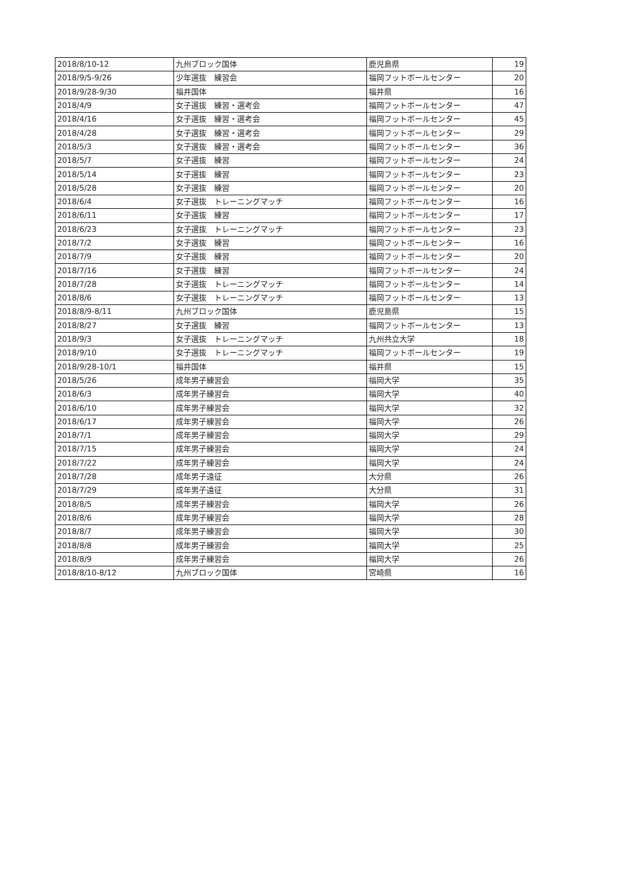| 2018/8/10-12 | 九州ブロック国体 | 鹿児島県 | 19 |
| 2018/9/5-9/26 | 少年選抜 練習会 | 福岡フットボールセンター | 20 |
| 2018/9/28-9/30 | 福井国体 | 福井県 | 16 |
| 2018/4/9 | 女子選抜 練習・選考会 | 福岡フットボールセンター | 47 |
| 2018/4/16 | 女子選抜 練習・選考会 | 福岡フットボールセンター | 45 |
| 2018/4/28 | 女子選抜 練習・選考会 | 福岡フットボールセンター | 29 |
| 2018/5/3 | 女子選抜 練習・選考会 | 福岡フットボールセンター | 36 |
| 2018/5/7 | 女子選抜 練習 | 福岡フットボールセンター | 24 |
| 2018/5/14 | 女子選抜 練習 | 福岡フットボールセンター | 23 |
| 2018/5/28 | 女子選抜 練習 | 福岡フットボールセンター | 20 |
| 2018/6/4 | 女子選抜 トレーニングマッチ | 福岡フットボールセンター | 16 |
| 2018/6/11 | 女子選抜 練習 | 福岡フットボールセンター | 17 |
| 2018/6/23 | 女子選抜 トレーニングマッチ | 福岡フットボールセンター | 23 |
| 2018/7/2 | 女子選抜 練習 | 福岡フットボールセンター | 16 |
| 2018/7/9 | 女子選抜 練習 | 福岡フットボールセンター | 20 |
| 2018/7/16 | 女子選抜 練習 | 福岡フットボールセンター | 24 |
| 2018/7/28 | 女子選抜 トレーニングマッチ | 福岡フットボールセンター | 14 |
| 2018/8/6 | 女子選抜 トレーニングマッチ | 福岡フットボールセンター | 13 |
| 2018/8/9-8/11 | 九州ブロック国体 | 鹿児島県 | 15 |
| 2018/8/27 | 女子選抜 練習 | 福岡フットボールセンター | 13 |
| 2018/9/3 | 女子選抜 トレーニングマッチ | 九州共立大学 | 18 |
| 2018/9/10 | 女子選抜 トレーニングマッチ | 福岡フットボールセンター | 19 |
| 2018/9/28-10/1 | 福井国体 | 福井県 | 15 |
| 2018/5/26 | 成年男子練習会 | 福岡大学 | 35 |
| 2018/6/3 | 成年男子練習会 | 福岡大学 | 40 |
| 2018/6/10 | 成年男子練習会 | 福岡大学 | 32 |
| 2018/6/17 | 成年男子練習会 | 福岡大学 | 26 |
| 2018/7/1 | 成年男子練習会 | 福岡大学 | 29 |
| 2018/7/15 | 成年男子練習会 | 福岡大学 | 24 |
| 2018/7/22 | 成年男子練習会 | 福岡大学 | 24 |
| 2018/7/28 | 成年男子遠征 | 大分県 | 26 |
| 2018/7/29 | 成年男子遠征 | 大分県 | 31 |
| 2018/8/5 | 成年男子練習会 | 福岡大学 | 26 |
| 2018/8/6 | 成年男子練習会 | 福岡大学 | 28 |
| 2018/8/7 | 成年男子練習会 | 福岡大学 | 30 |
| 2018/8/8 | 成年男子練習会 | 福岡大学 | 25 |
| 2018/8/9 | 成年男子練習会 | 福岡大学 | 26 |
| 2018/8/10-8/12 | 九州ブロック国体 | 宮崎県 | 16 |